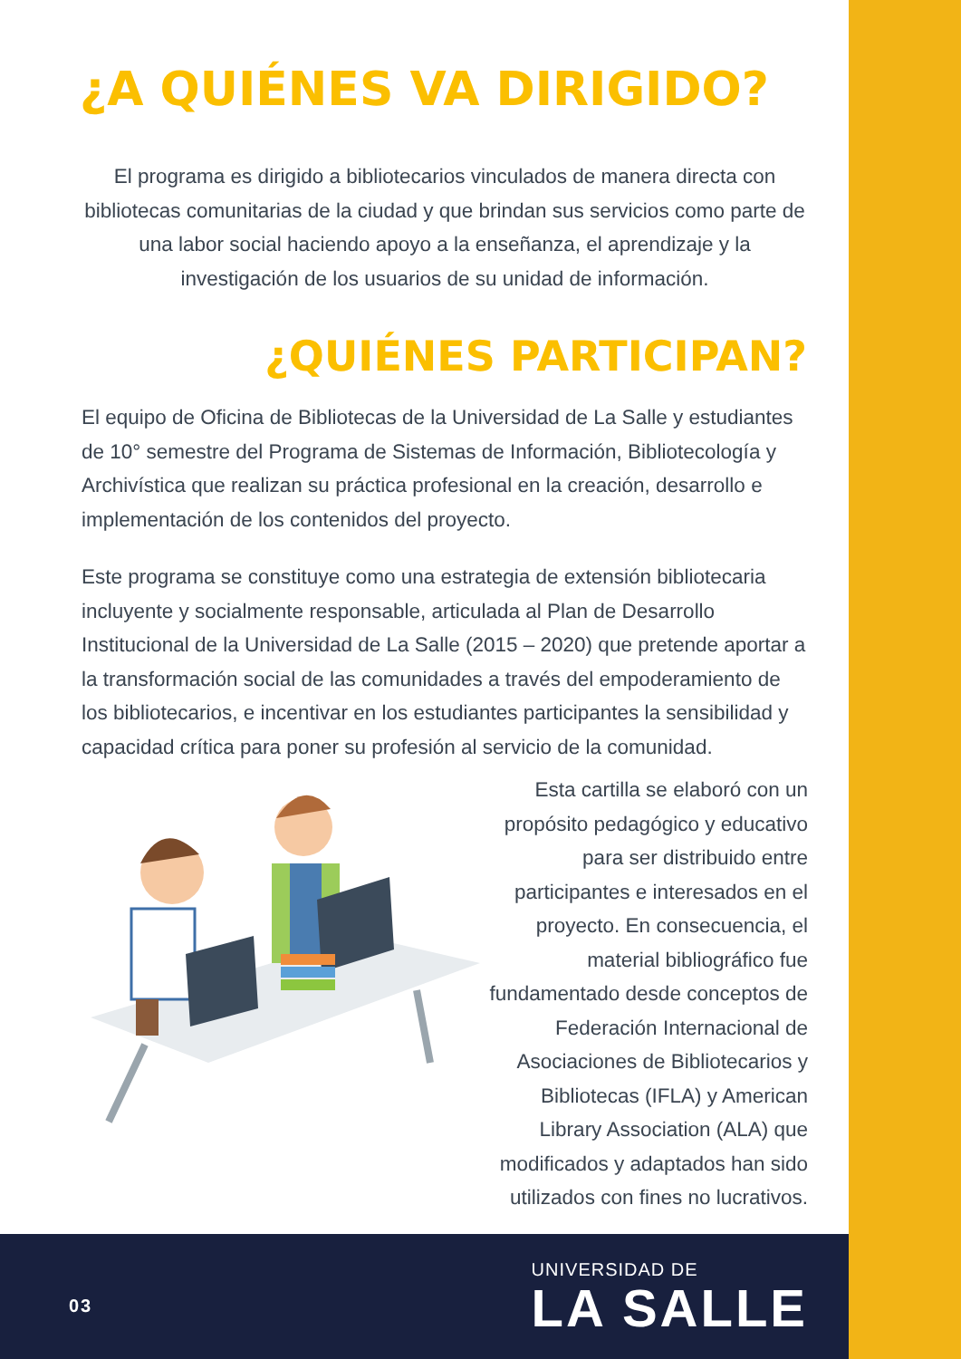¿A QUIÉNES VA DIRIGIDO?
El programa es dirigido a bibliotecarios vinculados de manera directa con bibliotecas comunitarias de la ciudad y que brindan sus servicios como parte de una labor social haciendo apoyo a la enseñanza, el aprendizaje y la investigación de los usuarios de su unidad de información.
¿QUIÉNES PARTICIPAN?
El equipo de Oficina de Bibliotecas de la Universidad de La Salle y estudiantes de 10° semestre del Programa de Sistemas de Información, Bibliotecología y Archivística que realizan su práctica profesional en la creación, desarrollo e implementación de los contenidos del proyecto.
Este programa se constituye como una estrategia de extensión bibliotecaria incluyente y socialmente responsable, articulada al Plan de Desarrollo Institucional de la Universidad de La Salle (2015 – 2020) que pretende aportar a la transformación social de las comunidades a través del empoderamiento de los bibliotecarios, e incentivar en los estudiantes participantes la sensibilidad y capacidad crítica para poner su profesión al servicio de la comunidad.
Esta cartilla se elaboró con un propósito pedagógico y educativo para ser distribuido entre participantes e interesados en el proyecto. En consecuencia, el material bibliográfico fue fundamentado desde conceptos de Federación Internacional de Asociaciones de Bibliotecarios y Bibliotecas (IFLA) y American Library Association (ALA) que modificados y adaptados han sido utilizados con fines no lucrativos.
03
UNIVERSIDAD DE
LA SALLE